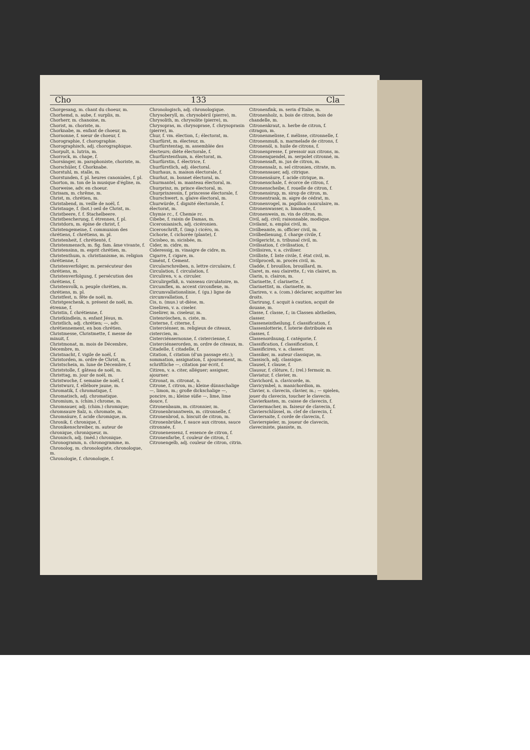Cho 133 Cla
Chorgesang, m. chant du choeur, m.
Chorhemd, n. aube, f. surplis, m.
Chorherr, m. chanoine, m.
Chorist, m. choriste, m.
Chorknabe, m. enfant de choeur, m.
Chornonne, f. soeur de choeur, f.
Chorographie, f. chorographie.
Chorographisch, adj. chorographique.
Chorpult, n. lutrin, m.
Chorrock, m. chape, f.
Chorsänger, m. paraphoniste, choriste, m.
Chorschüler, f. Chorknabe.
Chorstuhl, m. stalle, m.
Chorstunden, f. pl. heures canoniales, f. pl.
Chorton, m. ton de la musique d'église, m.
Chorweise, adv. en choeur.
Chrisam, m. chrême, m.
Christ, m. chrétien, m.
Christabend, m. veille de noël, f.
Christauge, f. (bot.) oeil de Christ, m.
Christbeere, f. f. Stachelbeere.
Christbescherung, f. étrennes, f. pl.
Christdorn, m. épine de christ, f.
Christengemeine, f. communion des chrétiens, f. chrétiens, m. pl.
Christenheit, f. chrétienté, f.
Christenmensch, m. fig. fam. âme vivante, f.
Christensinn, m. esprit chrétien, m.
Christenthum, n. christianisme, m. religion chrétienne, f.
Christenverfolger, m. persécuteur des chrétiens, m.
Christenverfolgung, f. persécution des chrétiens, f.
Christenvolk, n. peuple chrétien, m. chrétiens, m. pl.
Christfest, n. fête de noël, m.
Christgeschenk, n. présent de noël, m. étrenne, f.
Christin, f. chrétienne, f.
Christkindlein, n. enfant Jésus, m.
Christlich, adj. chrétien; —, adv. chrétiennement, en bon chrétien.
Christmesse, Christmette, f. messe de minuit, f.
Christmonat, m. mois de Décembre, Décembre, m.
Christnacht, f. vigile de noël, f.
Christorden, m. ordre de Christ, m.
Christschein, m. lune de Décembre, f.
Christstolle, f. gâteau de noël, m.
Christtag, m. jour de noël, m.
Christwoche, f. semaine de noël, f.
Christwurz, f. ellébore jaune, m.
Chromatik, f. chromatique, f.
Chromatisch, adj. chromatique.
Chromium, n. (chim.) chrome, m.
Chromsauer, adj. (chim.) chromique; chromsaure Salz, n. chromate, m.
Chromsäure, f. acide chromique, m.
Chronik, f. chronique, f.
Chronikenschreiber, m. auteur de chronique, chroniqueur, m.
Chronisch, adj. (méd.) chronique.
Chronogramm, n. chronogramme, m.
Chronolog, m. chronologiste, chronologue, m.
Chronologie, f. chronologie, f.
Chronologisch, adj. chronologique.
Chrysoberyll, m. chrysobéril (pierre), m.
Chrysolith, m. chrysolite (pierre), m.
Chrysopras, m. chrysoprase, f. chrysoprasin (pierre), m.
Chur, f. vm. élection, f.; électorat, m.
Churfürst, m. électeur, m.
Churfürstentag, m. assemblée des électeurs; diète électorale, f.
Churfürstenthum, n. électorat, m.
Churfürstin, f. électrice, f.
Churfürstlich, adj. électoral.
Churhaus, n. maison électorale, f.
Churhut, m. bonnet électoral, m.
Churmantel, m. manteau électoral, m.
Churprinz, m. prince électoral, m.
Churprinzessin, f. princesse électorale, f.
Churschwert, n. glaive électoral, m.
Churwürde, f. dignité électorale, f. électorat, m.
Chymie rc., f. Chemie rc.
Cibebe, f. raisin de Damas, m.
Ciceronianisch, adj. cicéronien.
Ciceroschrift, f. (imp.) cicéro, m.
Cichorie, f. cichorée (plante), f.
Cicisbeo, m. sicisbée, m.
Cider, m. cidre, m.
Cideressig, m. vinaigre de cidre, m.
Cigarre, f. cigare, m.
Cimént, f. Cement.
Circularschreiben, n. lettre circulaire, f.
Circulation, f. circulation, f.
Circuliren, v. a. circuler.
Circulirgefäß, n. vaisseau circulatoire, m.
Circumflex, m. accent circonflexe, m.
Circumvallationslinie, f. (gu.) ligne de circumvallation, f.
Cis, n. (mus.) ut-dièse, m.
Ciseliren, v. a. ciseler.
Ciselirer, m. ciseleur, m.
Cistenröschen, n. ciste, m.
Cisterne, f. citerne, f.
Cisterciénser, m. religieux de citeaux, cistercien, m.
Cisterciénsernonne, f. cistercienne, f.
Cisterciénserorden, m. ordre de citeaux, m.
Citadelle, f. citadelle, f.
Citation, f. citation (d'un passage etc.); sommation, assignation, f. ajournement, m. schriftliche —, citation par écrit, f.
Citiren, v. a. citer, alléguer; assigner, ajourner.
Citronat, m. citronat, n.
Citrone, f. citron, m.; kleine dünnschalige —, limon, m.; große dickschalige —, poncire, m.; kleine süße —, lime, lime douce, f.
Citronenbaum, m. citronnier, m.
Citronenbranntwein, m. citronnelle, f.
Citronenbrod, n. biscuit de citron, m.
Citronenbrühe, f. sauce aux citrons, sauce citronnée, f.
Citronenessenz, f. essence de citron, f.
Citronenfarbe, f. couleur de citron, f.
Citronengelb, adj. couleur de citron, citrin.
Citronenfink, m. serin d'Italie, m.
Citronenholz, n. bois de citron, bois de chandelle, m.
Citronenkraut, n. herbe de citron, f. citragon, m.
Citronenmelisse, f. mélisse, citronnelle, f.
Citronenmuß, n. marmelade de citrons, f.
Citronenöl, n. huile de citrons, f.
Citronenpresse, f. pressoir aux citrons, m.
Citronenquendel, m. serpolet citronné, m.
Citronensaft, m. jus de citron, m.
Citronensalz, n. sel citronien, citrate, m.
Citronensauer, adj. citrique.
Citronensäure, f. acide citrique, m.
Citronenschale, f. écorce de citron, f.
Citronenscheibe, f. rouelle de citron, f.
Citronensirup, m. sirop de citron, m.
Citronentrank, m. aigre de cédrat, m.
Citronenvogel, m. papillon caniculaire, m.
Citronenwasser, n. limonade, f.
Citronenwein, m. vin de citron, m.
Civil, adj. civil; raisonnable, modique.
Civilamt, n. emploi civil, m.
Civilbeamte, m. officier civil, m.
Civilbedienung, f. charge civile, f.
Civilgericht, n. tribunal civil, m.
Civilisation, f. civilisation, f.
Civilisiren, v. a. civiliser.
Civilliste, f. liste civile, f. état civil, m.
Civilproceß, m. procès civil, m.
Cladde, f. brouillon, brouillard, m.
Claret, m. eau clairette, f.; vin clairet, m.
Clarin, n. clairon, m.
Clarinette, f. clarinette, f.
Clarinettist, m. clarinette, m.
Clariren, v. a. (com.) déclarer, acquitter les droits.
Clarirung, f. acquit à caution, acquit de douane, m.
Classe, f. classe, f.; in Classen abtheilen, classer.
Classeneintheilung, f. classification, f.
Classenlotterie, f. loterie distribuée en classes, f.
Classenordnung, f. catégorie, f.
Classification, f. classification, f.
Classificiren, v. a. classer.
Classiker, m. auteur classique, m.
Classisch, adj. classique.
Clausel, f. clause, f.
Clausur, f. clôture, f.; (rel.) fermoir, m.
Claviatur, f. clavier, m.
Clavichord, n. clavicorde, m.
Clavicymbel, n. manichordion, m.
Clavier, n. clavecin, clavier, m.; — spielen, jouer du clavecin, toucher le clavecin.
Clavierkasten, m. caisse de clavecin, f.
Claviermacher, m. faiseur de clavecin, f.
Clavierschlüssel, m. clef de clavecin, f.
Claviersaite, f. corde de clavecin, f.
Clavierspieler, m. joueur de clavecin, claveciniste, pianiste, m.